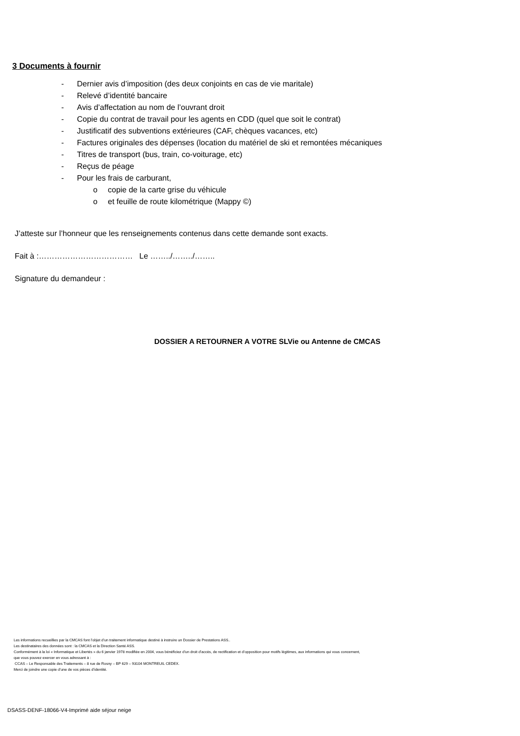3 Documents à fournir
- Dernier avis d’imposition (des deux conjoints en cas de vie maritale)
- Relevé d’identité bancaire
- Avis d’affectation au nom de l’ouvrant droit
- Copie du contrat de travail pour les agents en CDD (quel que soit le contrat)
- Justificatif des subventions extérieures (CAF, chèques vacances, etc)
- Factures originales des dépenses (location du matériel de ski et remontées mécaniques
- Titres de transport (bus, train, co-voiturage, etc)
- Reçus de péage
- Pour les frais de carburant,
o copie de la carte grise du véhicule
o et feuille de route kilométrique (Mappy ©)
J’atteste sur l’honneur que les renseignements contenus dans cette demande sont exacts.
Fait à :……………………………… Le ……../……../……..
Signature du demandeur :
DOSSIER A RETOURNER A VOTRE SLVie ou Antenne de CMCAS
Les informations recueillies par la CMCAS font l’objet d’un traitement informatique destiné à instruire un Dossier de Prestations ASS..
Les destinataires des données sont : la CMCAS et la Direction Santé ASS.
Conformément à la loi « Informatique et Libertés » du 6 janvier 1978 modifiée en 2004, vous bénéficiez d’un droit d’accès, de rectification et d’opposition pour motifs légitimes, aux informations qui vous concernent,
que vous pouvez exercer en vous adressant à :
CCAS – Le Responsable des Traitements – 8 rue de Rosny – BP 629 – 93104 MONTREUIL CEDEX.
Merci de joindre une copie d’une de vos pièces d’identité.
DSASS-DENF-18066-V4-Imprimé aide séjour neige